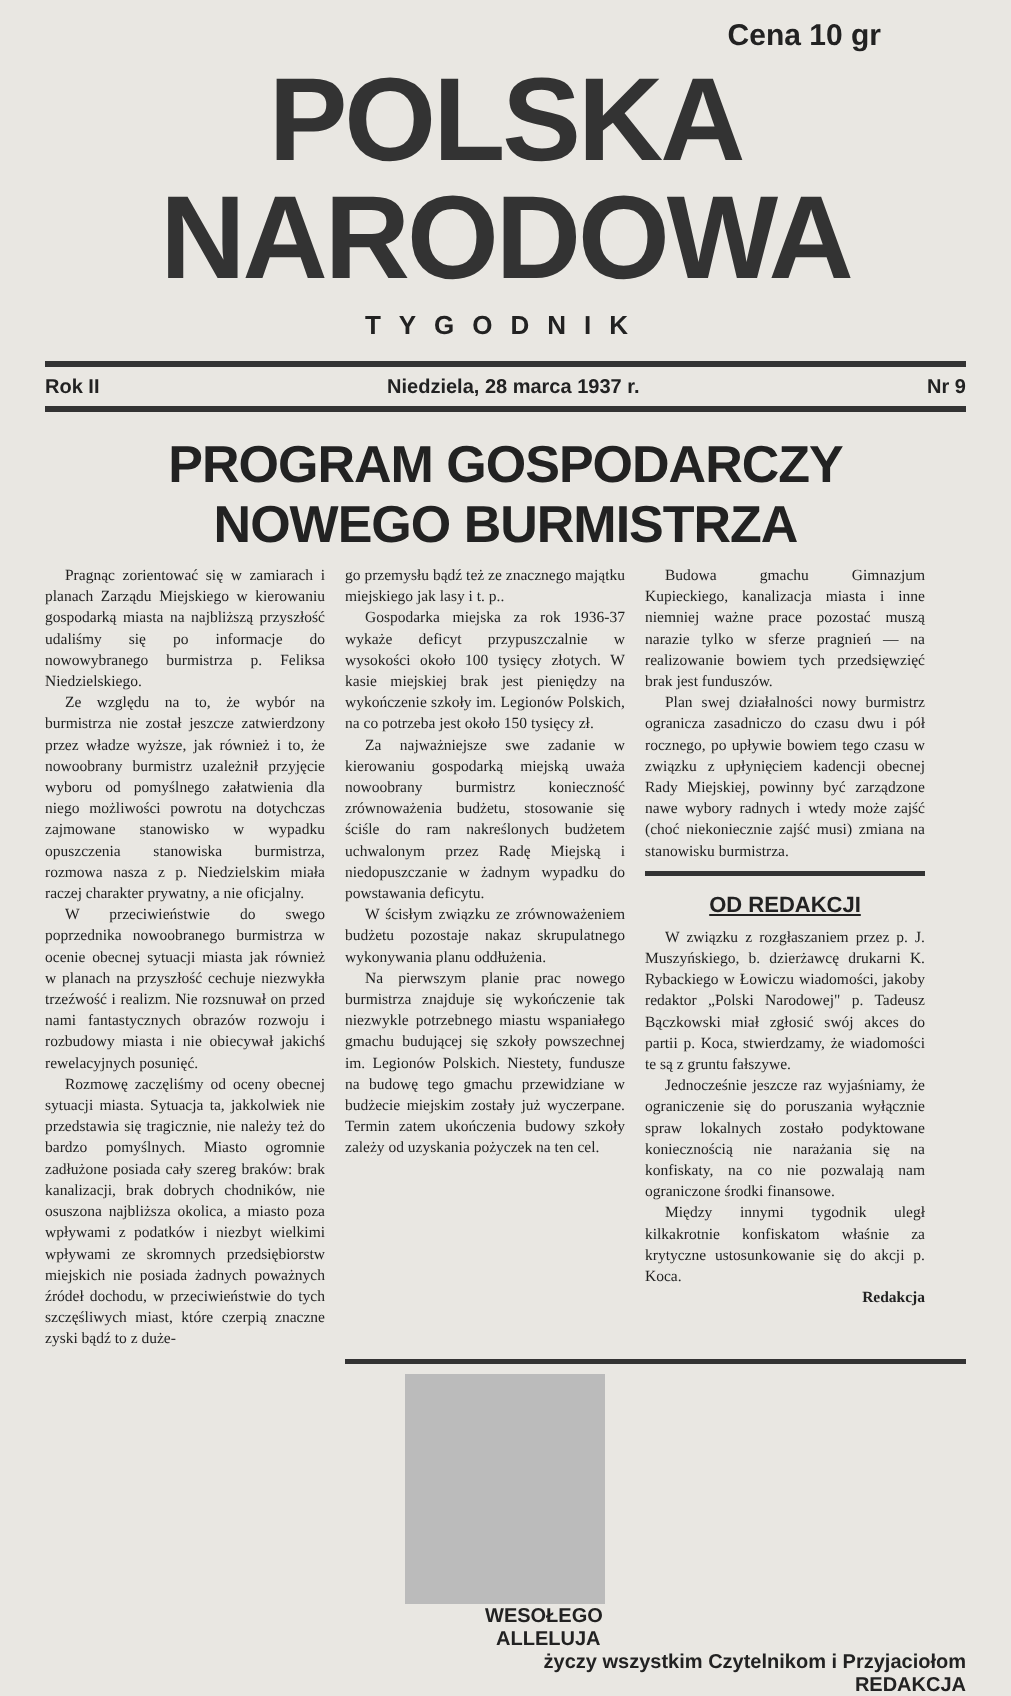Cena 10 gr
POLSKA NARODOWA
TYGODNIK
Rok II Niedziela, 28 marca 1937 r. Nr 9
PROGRAM GOSPODARCZY NOWEGO BURMISTRZA
Pragnąc zorientować się w zamiarach i planach Zarządu Miejskiego w kierowaniu gospodarką miasta na najbliższą przyszłość udaliśmy się po informacje do nowowybranego burmistrza p. Feliksa Niedzielskiego.
Ze względu na to, że wybór na burmistrza nie został jeszcze zatwierdzony przez władze wyższe, jak również i to, że nowoobrany burmistrz uzależnił przyjęcie wyboru od pomyślnego załatwienia dla niego możliwości powrotu na dotychczas zajmowane stanowisko w wypadku opuszczenia stanowiska burmistrza, rozmowa nasza z p. Niedzielskim miała raczej charakter prywatny, a nie oficjalny.
W przeciwieństwie do swego poprzednika nowoobranego burmistrza w ocenie obecnej sytuacji miasta jak również w planach na przyszłość cechuje niezwykła trzeźwość i realizm. Nie rozsnuwał on przed nami fantastycznych obrazów rozwoju i rozbudowy miasta i nie obiecywał jakichś rewelacyjnych posunięć.
Rozmowę zaczęliśmy od oceny obecnej sytuacji miasta. Sytuacja ta, jakkolwiek nie przedstawia się tragicznie, nie należy też do bardzo pomyślnych. Miasto ogromnie zadłużone posiada cały szereg braków: brak kanalizacji, brak dobrych chodników, nie osuszona najbliższa okolica, a miasto poza wpływami z podatków i niezbyt wielkimi wpływami ze skromnych przedsiębiorstw miejskich nie posiada żadnych poważnych źródeł dochodu, w przeciwieństwie do tych szczęśliwych miast, które czerpią znaczne zyski bądź to z duże-
go przemysłu bądź też ze znacznego majątku miejskiego jak lasy i t. p..
Gospodarka miejska za rok 1936-37 wykaże deficyt przypuszczalnie w wysokości około 100 tysięcy złotych. W kasie miejskiej brak jest pieniędzy na wykończenie szkoły im. Legionów Polskich, na co potrzeba jest około 150 tysięcy zł.
Za najważniejsze swe zadanie w kierowaniu gospodarką miejską uważa nowoobrany burmistrz konieczność zrównoważenia budżetu, stosowanie się ściśle do ram nakreślonych budżetem uchwalonym przez Radę Miejską i niedopuszczanie w żadnym wypadku do powstawania deficytu.
W ścisłym związku ze zrównoważeniem budżetu pozostaje nakaz skrupulatnego wykonywania planu oddłużenia.
Na pierwszym planie prac nowego burmistrza znajduje się wykończenie tak niezwykle potrzebnego miastu wspaniałego gmachu budującej się szkoły powszechnej im. Legionów Polskich. Niestety, fundusze na budowę tego gmachu przewidziane w budżecie miejskim zostały już wyczerpane. Termin zatem ukończenia budowy szkoły zależy od uzyskania pożyczek na ten cel.
Budowa gmachu Gimnazjum Kupieckiego, kanalizacja miasta i inne niemniej ważne prace pozostać muszą narazie tylko w sferze pragnień — na realizowanie bowiem tych przedsięwzięć brak jest funduszów.
Plan swej działalności nowy burmistrz ogranicza zasadniczo do czasu dwu i pół rocznego, po upływie bowiem tego czasu w związku z upłynięciem kadencji obecnej Rady Miejskiej, powinny być zarządzone nawe wybory radnych i wtedy może zajść (choć niekoniecznie zajść musi) zmiana na stanowisku burmistrza.
OD REDAKCJI
W związku z rozgłaszaniem przez p. J. Muszyńskiego, b. dzierżawcę drukarni K. Rybackiego w Łowiczu wiadomości, jakoby redaktor „Polski Narodowej" p. Tadeusz Bączkowski miał zgłosić swój akces do partii p. Koca, stwierdzamy, że wiadomości te są z gruntu fałszywe.
Jednocześnie jeszcze raz wyjaśniamy, że ograniczenie się do poruszania wyłącznie spraw lokalnych zostało podyktowane koniecznością nie narażania się na konfiskaty, na co nie pozwalają nam ograniczone środki finansowe.
Między innymi tygodnik uległ kilkakrotnie konfiskatom właśnie za krytyczne ustosunkowanie się do akcji p. Koca.
Redakcja
WESOŁEGO
ALLELUJA
życzy wszystkim Czytelnikom i Przyjaciołom
REDAKCJA